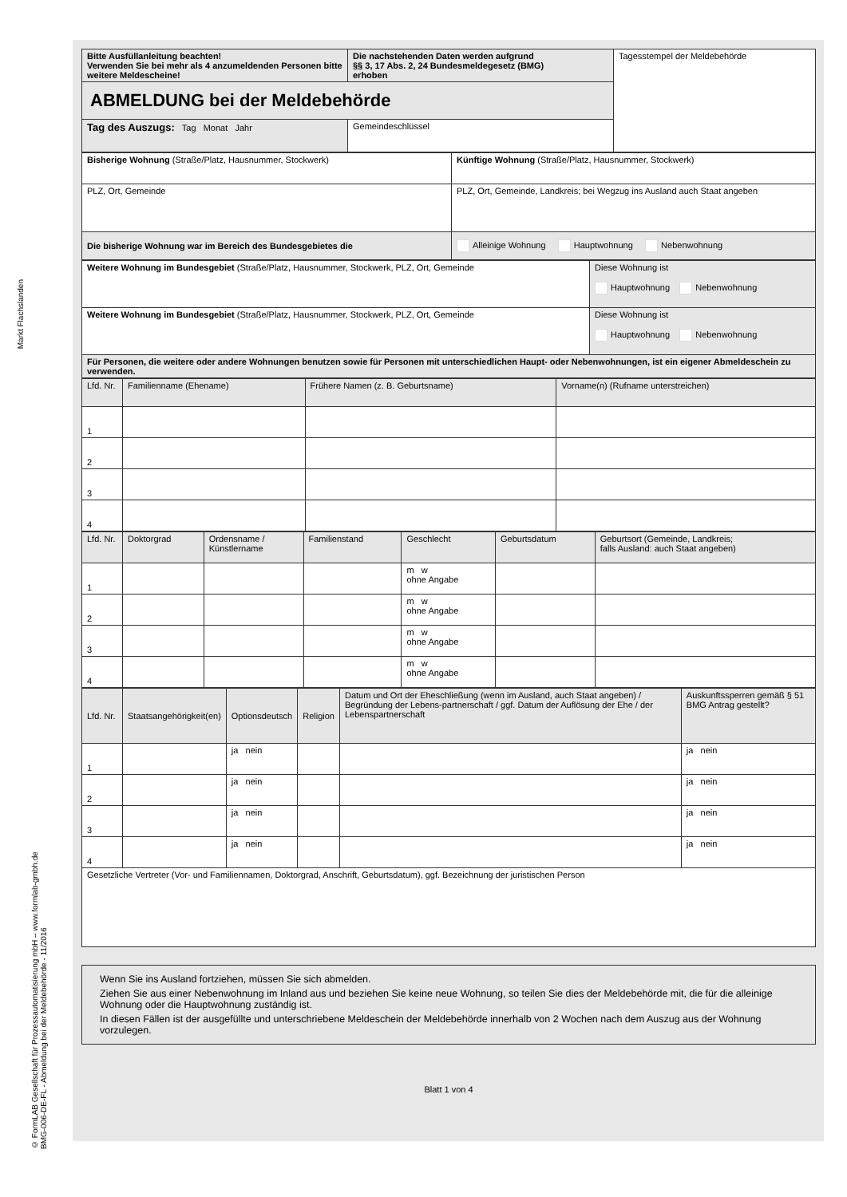Markt Flachslanden
© FormLAB Gesellschaft für Prozessautomatisierung mbH – www.formlab-gmbh.de
BMG-006-DE-FL - Abmeldung bei der Meldebehörde - 11/2016
| Bitte Ausfüllanleitung beachten! Verwenden Sie bei mehr als 4 anzumeldenden Personen bitte weitere Meldescheine! | Die nachstehenden Daten werden aufgrund §§ 3, 17 Abs. 2, 24 Bundesmeldegesetz (BMG) erhoben | Tagesstempel der Meldebehörde |
| ABMELDUNG bei der Meldebehörde | | |
| Tag des Auszugs: Tag Monat Jahr | Gemeindeschlüssel | |
| Bisherige Wohnung (Straße/Platz, Hausnummer, Stockwerk) | Künftige Wohnung (Straße/Platz, Hausnummer, Stockwerk) |
| PLZ, Ort, Gemeinde | PLZ, Ort, Gemeinde, Landkreis; bei Wegzug ins Ausland auch Staat angeben |
| Die bisherige Wohnung war im Bereich des Bundesgebietes die | Alleinige Wohnung Hauptwohnung Nebenwohnung |
| Weitere Wohnung im Bundesgebiet (Straße/Platz, Hausnummer, Stockwerk, PLZ, Ort, Gemeinde | Diese Wohnung ist Hauptwohnung Nebenwohnung |
| Weitere Wohnung im Bundesgebiet (Straße/Platz, Hausnummer, Stockwerk, PLZ, Ort, Gemeinde | Diese Wohnung ist Hauptwohnung Nebenwohnung |
| Für Personen, die weitere oder andere Wohnungen benutzen sowie für Personen mit unterschiedlichen Haupt- oder Nebenwohnungen, ist ein eigener Abmeldeschein zu verwenden. | |
| Lfd. Nr. | Familienname (Ehename) | Frühere Namen (z. B. Geburtsname) | Vorname(n) (Rufname unterstreichen) |
| 1 | | | |
| 2 | | | |
| 3 | | | |
| 4 | | | |
| Lfd. Nr. | Doktorgrad | Ordensname / Künstlername | Familienstand | Geschlecht | Geburtsdatum | Geburtsort (Gemeinde, Landkreis; falls Ausland: auch Staat angeben) |
| 1 | | | | m w ohne Angabe | | |
| 2 | | | | m w ohne Angabe | | |
| 3 | | | | m w ohne Angabe | | |
| 4 | | | | m w ohne Angabe | | |
| Lfd. Nr. | Staatsangehörigkeit(en) | Optionsdeutsch | Religion | Datum und Ort der Eheschließung (wenn im Ausland, auch Staat angeben) / Begründung der Lebens-partnerschaft / ggf. Datum der Auflösung der Ehe / der Lebenspartnerschaft | Auskunftssperren gemäß § 51 BMG Antrag gestellt? |
| 1 | | ja nein | | | ja nein |
| 2 | | ja nein | | | ja nein |
| 3 | | ja nein | | | ja nein |
| 4 | | ja nein | | | ja nein |
| Gesetzliche Vertreter (Vor- und Familiennamen, Doktorgrad, Anschrift, Geburtsdatum), ggf. Bezeichnung der juristischen Person | | | | | |
Wenn Sie ins Ausland fortziehen, müssen Sie sich abmelden.
Ziehen Sie aus einer Nebenwohnung im Inland aus und beziehen Sie keine neue Wohnung, so teilen Sie dies der Meldebehörde mit, die für die alleinige Wohnung oder die Hauptwohnung zuständig ist.
In diesen Fällen ist der ausgefüllte und unterschriebene Meldeschein der Meldebehörde innerhalb von 2 Wochen nach dem Auszug aus der Wohnung vorzulegen.
Blatt 1 von 4